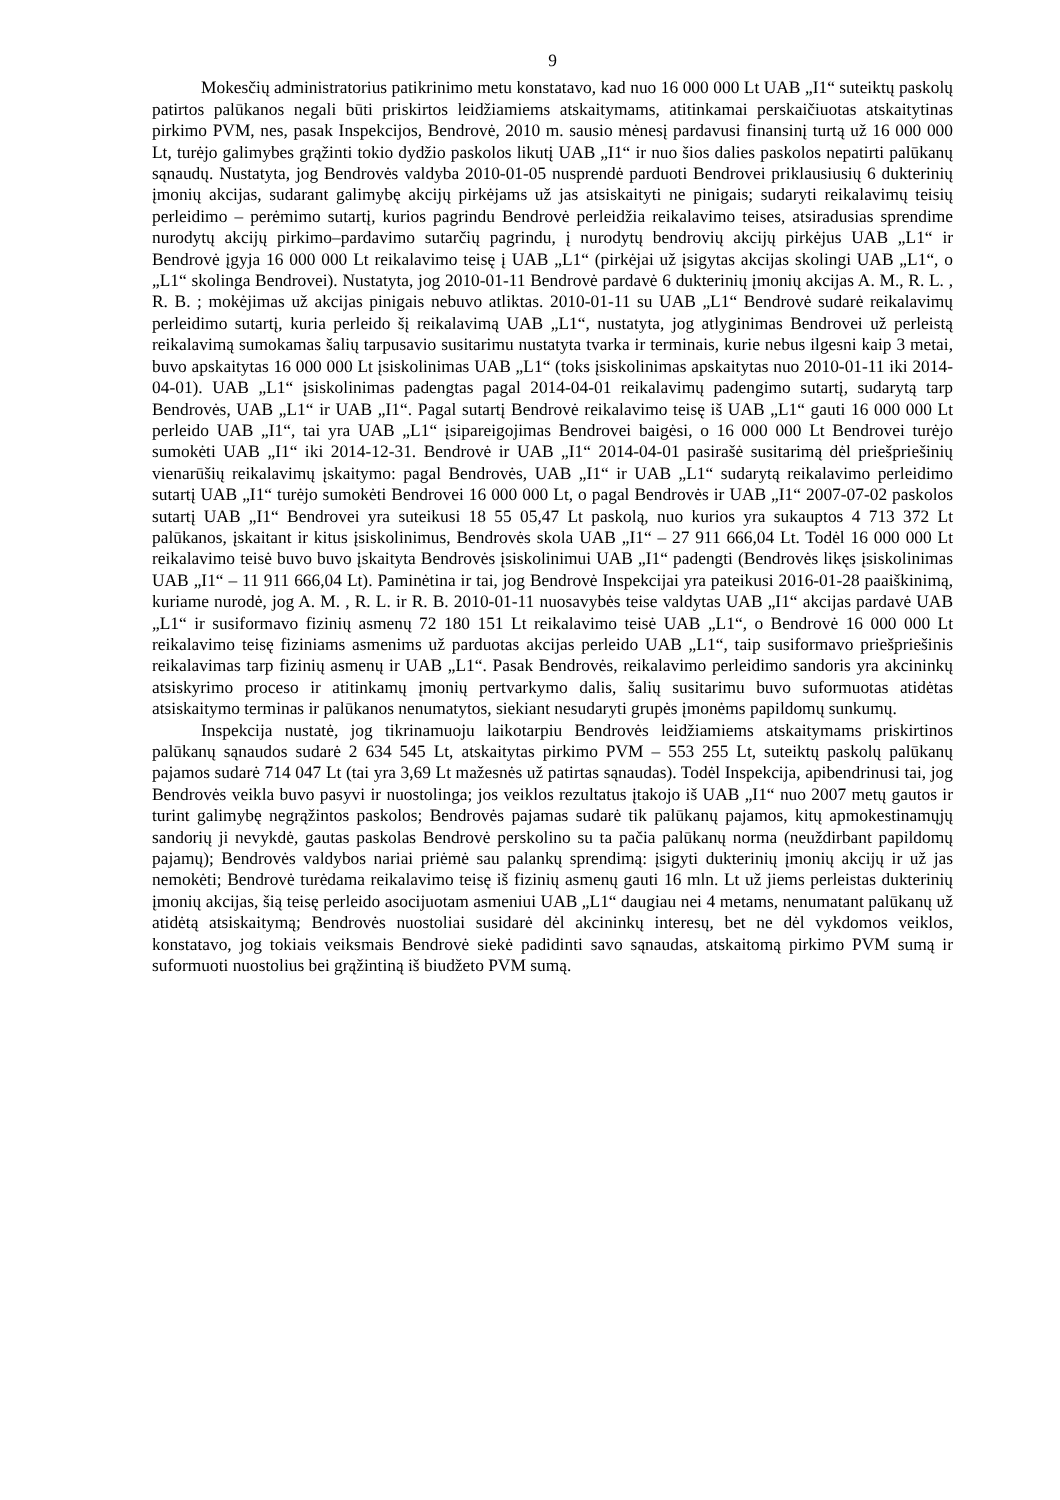9
Mokesčių administratorius patikrinimo metu konstatavo, kad nuo 16 000 000 Lt UAB „I1“ suteiktų paskolų patirtos palūkanos negali būti priskirtos leidžiamiems atskaitymams, atitinkamai perskaičiuotas atskaitytinas pirkimo PVM, nes, pasak Inspekcijos, Bendrovė, 2010 m. sausio mėnesį pardavusi finansinį turtą už 16 000 000 Lt, turėjo galimybes grąžinti tokio dydžio paskolos likutį UAB „I1“ ir nuo šios dalies paskolos nepatirti palūkanų sąnaudų. Nustatyta, jog Bendrovės valdyba 2010-01-05 nusprendė parduoti Bendrovei priklausiusių 6 dukterinių įmonių akcijas, sudarant galimybę akcijų pirkėjams už jas atsiskaityti ne pinigais; sudaryti reikalavimų teisių perleidimo – perėmimo sutartį, kurios pagrindu Bendrovė perleidžia reikalavimo teises, atsiradusias sprendime nurodytų akcijų pirkimo–pardavimo sutarčių pagrindu, į nurodytų bendrovių akcijų pirkėjus UAB „L1“ ir Bendrovė įgyja 16 000 000 Lt reikalavimo teisę į UAB „L1“ (pirkėjai už įsigytas akcijas skolingi UAB „L1“, o „L1“ skolinga Bendrovei). Nustatyta, jog 2010-01-11 Bendrovė pardavė 6 dukterinių įmonių akcijas A. M., R. L. , R. B. ; mokėjimas už akcijas pinigais nebuvo atliktas. 2010-01-11 su UAB „L1“ Bendrovė sudarė reikalavimų perleidimo sutartį, kuria perleido šį reikalavimą UAB „L1“, nustatyta, jog atlyginimas Bendrovei už perleistą reikalavimą sumokamas šalių tarpusavio susitarimu nustatyta tvarka ir terminais, kurie nebus ilgesni kaip 3 metai, buvo apskaitytas 16 000 000 Lt įsiskolinimas UAB „L1“ (toks įsiskolinimas apskaitytas nuo 2010-01-11 iki 2014-04-01). UAB „L1“ įsiskolinimas padengtas pagal 2014-04-01 reikalavimų padengimo sutartį, sudarytą tarp Bendrovės, UAB „L1“ ir UAB „I1“. Pagal sutartį Bendrovė reikalavimo teisę iš UAB „L1“ gauti 16 000 000 Lt perleido UAB „I1“, tai yra UAB „L1“ įsipareigojimas Bendrovei baigėsi, o 16 000 000 Lt Bendrovei turėjo sumokėti UAB „I1“ iki 2014-12-31. Bendrovė ir UAB „I1“ 2014-04-01 pasirašė susitarimą dėl priešpriešinių vienarūšių reikalavimų įskaitymo: pagal Bendrovės, UAB „I1“ ir UAB „L1“ sudarytą reikalavimo perleidimo sutartį UAB „I1“ turėjo sumokėti Bendrovei 16 000 000 Lt, o pagal Bendrovės ir UAB „I1“ 2007-07-02 paskolos sutartį UAB „I1“ Bendrovei yra suteikusi 18 55 05,47 Lt paskolą, nuo kurios yra sukauptos 4 713 372 Lt palūkanos, įskaitant ir kitus įsiskolinimus, Bendrovės skola UAB „I1“ – 27 911 666,04 Lt. Todėl 16 000 000 Lt reikalavimo teisė buvo buvo įskaityta Bendrovės įsiskolinimui UAB „I1“ padengti (Bendrovės likęs įsiskolinimas UAB „I1“ – 11 911 666,04 Lt). Paminėtina ir tai, jog Bendrovė Inspekcijai yra pateikusi 2016-01-28 paaiškinimą, kuriame nurodė, jog A. M. , R. L. ir R. B. 2010-01-11 nuosavybės teise valdytas UAB „I1“ akcijas pardavė UAB „L1“ ir susiformavo fizinių asmenų 72 180 151 Lt reikalavimo teisė UAB „L1“, o Bendrovė 16 000 000 Lt reikalavimo teisę fiziniams asmenims už parduotas akcijas perleido UAB „L1“, taip susiformavo priešpriešinis reikalavimas tarp fizinių asmenų ir UAB „L1“. Pasak Bendrovės, reikalavimo perleidimo sandoris yra akcininkų atsiskyrimo proceso ir atitinkamų įmonių pertvarkymo dalis, šalių susitarimu buvo suformuotas atidėtas atsiskaitymo terminas ir palūkanos nenumatytos, siekiant nesudaryti grupės įmonėms papildomų sunkumų.
Inspekcija nustatė, jog tikrinamuoju laikotarpiu Bendrovės leidžiamiems atskaitymams priskirtinos palūkanų sąnaudos sudarė 2 634 545 Lt, atskaitytas pirkimo PVM – 553 255 Lt, suteiktų paskolų palūkanų pajamos sudarė 714 047 Lt (tai yra 3,69 Lt mažesnės už patirtas sąnaudas). Todėl Inspekcija, apibendrinusi tai, jog Bendrovės veikla buvo pasyvi ir nuostolinga; jos veiklos rezultatus įtakojo iš UAB „I1“ nuo 2007 metų gautos ir turint galimybę negrąžintos paskolos; Bendrovės pajamas sudarė tik palūkanų pajamos, kitų apmokestinamųjų sandorių ji nevykdė, gautas paskolas Bendrovė perskolino su ta pačia palūkanų norma (neuždirbant papildomų pajamų); Bendrovės valdybos nariai priėmė sau palankų sprendimą: įsigyti dukterinių įmonių akcijų ir už jas nemokėti; Bendrovė turėdama reikalavimo teisę iš fizinių asmenų gauti 16 mln. Lt už jiems perleistas dukterinių įmonių akcijas, šią teisę perleido asocijuotam asmeniui UAB „L1“ daugiau nei 4 metams, nenumatant palūkanų už atidėtą atsiskaitymą; Bendrovės nuostoliai susidarė dėl akcininkų interesų, bet ne dėl vykdomos veiklos, konstatavo, jog tokiais veiksmais Bendrovė siekė padidinti savo sąnaudas, atskaitomą pirkimo PVM sumą ir suformuoti nuostolius bei grąžintiną iš biudžeto PVM sumą.